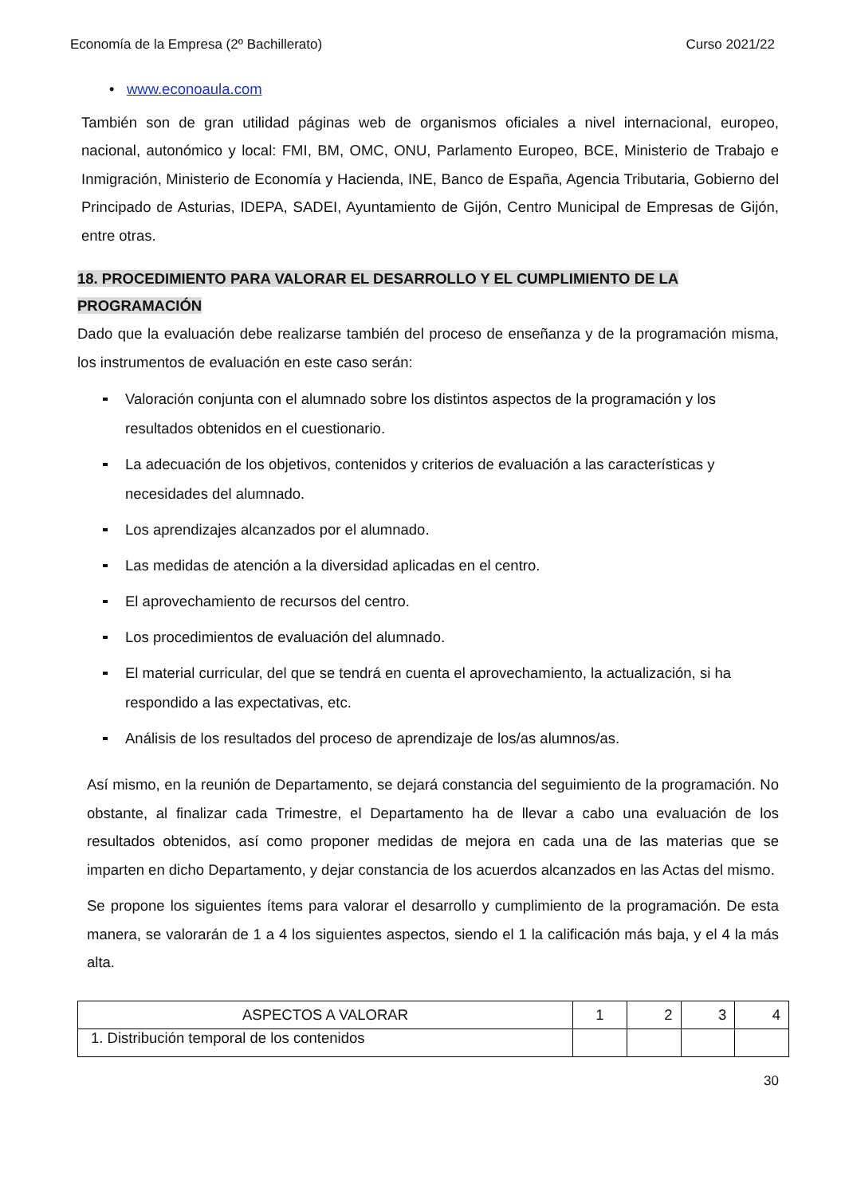Economía de la Empresa (2º Bachillerato) Curso 2021/22
• www.econoaula.com
También son de gran utilidad páginas web de organismos oficiales a nivel internacional, europeo, nacional, autonómico y local: FMI, BM, OMC, ONU, Parlamento Europeo, BCE, Ministerio de Trabajo e Inmigración, Ministerio de Economía y Hacienda, INE, Banco de España, Agencia Tributaria, Gobierno del Principado de Asturias, IDEPA, SADEI, Ayuntamiento de Gijón, Centro Municipal de Empresas de Gijón, entre otras.
18. PROCEDIMIENTO PARA VALORAR EL DESARROLLO Y EL CUMPLIMIENTO DE LA
PROGRAMACIÓN
Dado que la evaluación debe realizarse también del proceso de enseñanza y de la programación misma, los instrumentos de evaluación en este caso serán:
Valoración conjunta con el alumnado sobre los distintos aspectos de la programación y los resultados obtenidos en el cuestionario.
La adecuación de los objetivos, contenidos y criterios de evaluación a las características y necesidades del alumnado.
Los aprendizajes alcanzados por el alumnado.
Las medidas de atención a la diversidad aplicadas en el centro.
El aprovechamiento de recursos del centro.
Los procedimientos de evaluación del alumnado.
El material curricular, del que se tendrá en cuenta el aprovechamiento, la actualización, si ha respondido a las expectativas, etc.
Análisis de los resultados del proceso de aprendizaje de los/as alumnos/as.
Así mismo, en la reunión de Departamento, se dejará constancia del seguimiento de la programación. No obstante, al finalizar cada Trimestre, el Departamento ha de llevar a cabo una evaluación de los resultados obtenidos, así como proponer medidas de mejora en cada una de las materias que se imparten en dicho Departamento, y dejar constancia de los acuerdos alcanzados en las Actas del mismo.
Se propone los siguientes ítems para valorar el desarrollo y cumplimiento de la programación. De esta manera, se valorarán de 1 a 4 los siguientes aspectos, siendo el 1 la calificación más baja, y el 4 la más alta.
| ASPECTOS A VALORAR | 1 | 2 | 3 | 4 |
| 1. Distribución temporal de los contenidos | | | | |
30